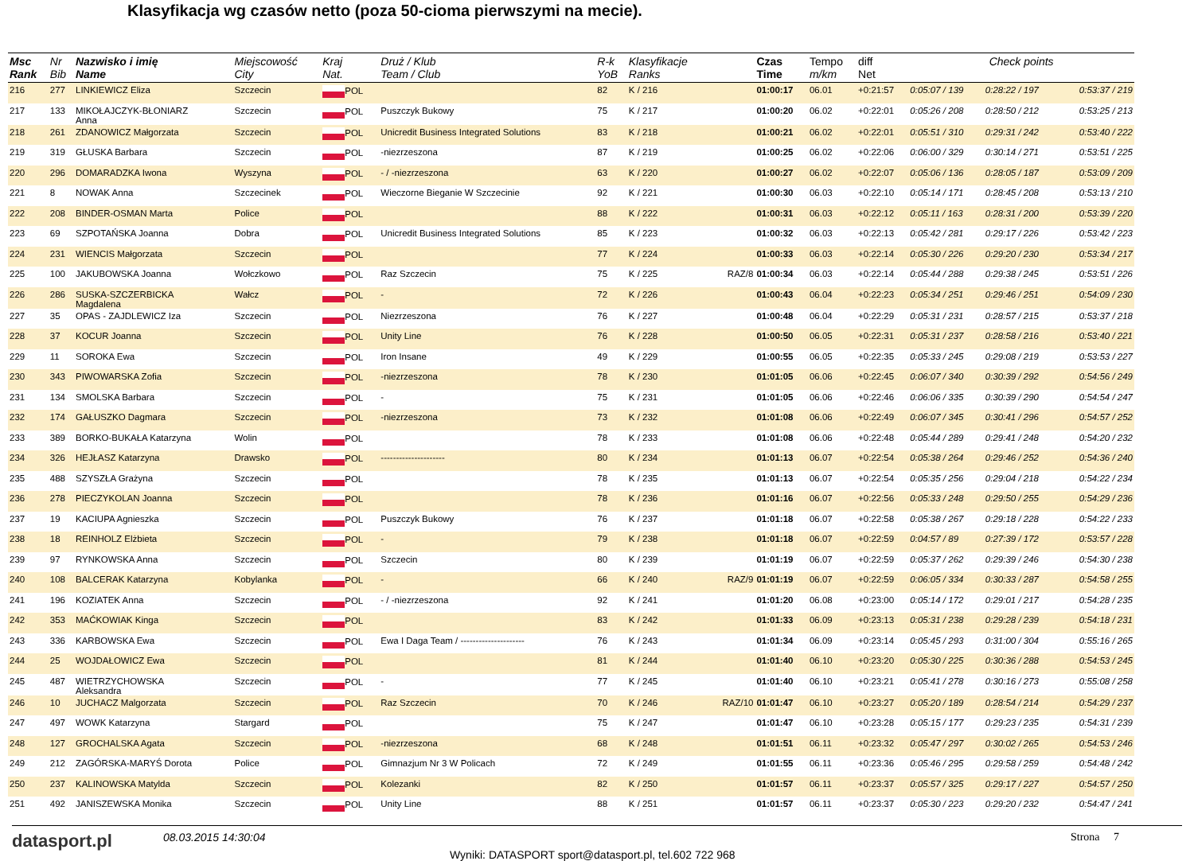Klasyfikacja wg czasów netto (poza 50-cioma pierwszymi na mecie).
| Msc Rank | Nr Bib | Nazwisko i imię Name | Miejscowość City | Kraj Nat. | Druż / Klub Team / Club | R-k YoB | Klasyfikacje Ranks | | Czas Time | Tempo m/km | diff Net | Check points | | |
| --- | --- | --- | --- | --- | --- | --- | --- | --- | --- | --- | --- | --- | --- | --- |
| 216 | 277 | LINKIEWICZ Eliza | Szczecin | POL | | 82 | K / 216 | | 01:00:17 | 06.01 | +0:21:57 | 0:05:07 / 139 | 0:28:22 / 197 | 0:53:37 / 219 |
| 217 | 133 | MIKOŁAJCZYK-BŁONIARZ Anna | Szczecin | POL | Puszczyk Bukowy | 75 | K / 217 | | 01:00:20 | 06.02 | +0:22:01 | 0:05:26 / 208 | 0:28:50 / 212 | 0:53:25 / 213 |
| 218 | 261 | ZDANOWICZ Małgorzata | Szczecin | POL | Unicredit Business Integrated Solutions | 83 | K / 218 | | 01:00:21 | 06.02 | +0:22:01 | 0:05:51 / 310 | 0:29:31 / 242 | 0:53:40 / 222 |
| 219 | 319 | GŁUSKA Barbara | Szczecin | POL | -niezrzeszona | 87 | K / 219 | | 01:00:25 | 06.02 | +0:22:06 | 0:06:00 / 329 | 0:30:14 / 271 | 0:53:51 / 225 |
| 220 | 296 | DOMARADZKA Iwona | Wyszyna | POL | - / -niezrzeszona | 63 | K / 220 | | 01:00:27 | 06.02 | +0:22:07 | 0:05:06 / 136 | 0:28:05 / 187 | 0:53:09 / 209 |
| 221 | 8 | NOWAK Anna | Szczecinek | POL | Wieczorne Bieganie W Szczecinie | 92 | K / 221 | | 01:00:30 | 06.03 | +0:22:10 | 0:05:14 / 171 | 0:28:45 / 208 | 0:53:13 / 210 |
| 222 | 208 | BINDER-OSMAN Marta | Police | POL | | 88 | K / 222 | | 01:00:31 | 06.03 | +0:22:12 | 0:05:11 / 163 | 0:28:31 / 200 | 0:53:39 / 220 |
| 223 | 69 | SZPOTAŃSKA Joanna | Dobra | POL | Unicredit Business Integrated Solutions | 85 | K / 223 | | 01:00:32 | 06.03 | +0:22:13 | 0:05:42 / 281 | 0:29:17 / 226 | 0:53:42 / 223 |
| 224 | 231 | WIENCIS Małgorzata | Szczecin | POL | | 77 | K / 224 | | 01:00:33 | 06.03 | +0:22:14 | 0:05:30 / 226 | 0:29:20 / 230 | 0:53:34 / 217 |
| 225 | 100 | JAKUBOWSKA Joanna | Wołczkowo | POL | Raz Szczecin | 75 | K / 225 | RAZ/8 | 01:00:34 | 06.03 | +0:22:14 | 0:05:44 / 288 | 0:29:38 / 245 | 0:53:51 / 226 |
| 226 | 286 | SUSKA-SZCZERBICKA Magdalena | Wałcz | POL | - | 72 | K / 226 | | 01:00:43 | 06.04 | +0:22:23 | 0:05:34 / 251 | 0:29:46 / 251 | 0:54:09 / 230 |
| 227 | 35 | OPAS - ZAJDLEWICZ Iza | Szczecin | POL | Niezrzeszona | 76 | K / 227 | | 01:00:48 | 06.04 | +0:22:29 | 0:05:31 / 231 | 0:28:57 / 215 | 0:53:37 / 218 |
| 228 | 37 | KOCUR Joanna | Szczecin | POL | Unity Line | 76 | K / 228 | | 01:00:50 | 06.05 | +0:22:31 | 0:05:31 / 237 | 0:28:58 / 216 | 0:53:40 / 221 |
| 229 | 11 | SOROKA Ewa | Szczecin | POL | Iron Insane | 49 | K / 229 | | 01:00:55 | 06.05 | +0:22:35 | 0:05:33 / 245 | 0:29:08 / 219 | 0:53:53 / 227 |
| 230 | 343 | PIWOWARSKA Zofia | Szczecin | POL | -niezrzeszona | 78 | K / 230 | | 01:01:05 | 06.06 | +0:22:45 | 0:06:07 / 340 | 0:30:39 / 292 | 0:54:56 / 249 |
| 231 | 134 | SMOLSKA Barbara | Szczecin | POL | - | 75 | K / 231 | | 01:01:05 | 06.06 | +0:22:46 | 0:06:06 / 335 | 0:30:39 / 290 | 0:54:54 / 247 |
| 232 | 174 | GAŁUSZKO Dagmara | Szczecin | POL | -niezrzeszona | 73 | K / 232 | | 01:01:08 | 06.06 | +0:22:49 | 0:06:07 / 345 | 0:30:41 / 296 | 0:54:57 / 252 |
| 233 | 389 | BORKO-BUKAŁA Katarzyna | Wolin | POL | | 78 | K / 233 | | 01:01:08 | 06.06 | +0:22:48 | 0:05:44 / 289 | 0:29:41 / 248 | 0:54:20 / 232 |
| 234 | 326 | HEJŁASZ Katarzyna | Drawsko | POL | --------------------- | 80 | K / 234 | | 01:01:13 | 06.07 | +0:22:54 | 0:05:38 / 264 | 0:29:46 / 252 | 0:54:36 / 240 |
| 235 | 488 | SZYSZŁA Grażyna | Szczecin | POL | | 78 | K / 235 | | 01:01:13 | 06.07 | +0:22:54 | 0:05:35 / 256 | 0:29:04 / 218 | 0:54:22 / 234 |
| 236 | 278 | PIECZYKOLAN Joanna | Szczecin | POL | | 78 | K / 236 | | 01:01:16 | 06.07 | +0:22:56 | 0:05:33 / 248 | 0:29:50 / 255 | 0:54:29 / 236 |
| 237 | 19 | KACIUPA Agnieszka | Szczecin | POL | Puszczyk Bukowy | 76 | K / 237 | | 01:01:18 | 06.07 | +0:22:58 | 0:05:38 / 267 | 0:29:18 / 228 | 0:54:22 / 233 |
| 238 | 18 | REINHOLZ Elżbieta | Szczecin | POL | - | 79 | K / 238 | | 01:01:18 | 06.07 | +0:22:59 | 0:04:57 / 89 | 0:27:39 / 172 | 0:53:57 / 228 |
| 239 | 97 | RYNKOWSKA Anna | Szczecin | POL | Szczecin | 80 | K / 239 | | 01:01:19 | 06.07 | +0:22:59 | 0:05:37 / 262 | 0:29:39 / 246 | 0:54:30 / 238 |
| 240 | 108 | BALCERAK Katarzyna | Kobylanka | POL | - | 66 | K / 240 | RAZ/9 | 01:01:19 | 06.07 | +0:22:59 | 0:06:05 / 334 | 0:30:33 / 287 | 0:54:58 / 255 |
| 241 | 196 | KOZIATEK Anna | Szczecin | POL | - / -niezrzeszona | 92 | K / 241 | | 01:01:20 | 06.08 | +0:23:00 | 0:05:14 / 172 | 0:29:01 / 217 | 0:54:28 / 235 |
| 242 | 353 | MAĆKOWIAK Kinga | Szczecin | POL | | 83 | K / 242 | | 01:01:33 | 06.09 | +0:23:13 | 0:05:31 / 238 | 0:29:28 / 239 | 0:54:18 / 231 |
| 243 | 336 | KARBOWSKA Ewa | Szczecin | POL | Ewa I Daga Team / --------------------- | 76 | K / 243 | | 01:01:34 | 06.09 | +0:23:14 | 0:05:45 / 293 | 0:31:00 / 304 | 0:55:16 / 265 |
| 244 | 25 | WOJDAŁOWICZ Ewa | Szczecin | POL | | 81 | K / 244 | | 01:01:40 | 06.10 | +0:23:20 | 0:05:30 / 225 | 0:30:36 / 288 | 0:54:53 / 245 |
| 245 | 487 | WIETRZYCHOWSKA Aleksandra | Szczecin | POL | - | 77 | K / 245 | | 01:01:40 | 06.10 | +0:23:21 | 0:05:41 / 278 | 0:30:16 / 273 | 0:55:08 / 258 |
| 246 | 10 | JUCHACZ Malgorzata | Szczecin | POL | Raz Szczecin | 70 | K / 246 | RAZ/10 | 01:01:47 | 06.10 | +0:23:27 | 0:05:20 / 189 | 0:28:54 / 214 | 0:54:29 / 237 |
| 247 | 497 | WOWK Katarzyna | Stargard | POL | | 75 | K / 247 | | 01:01:47 | 06.10 | +0:23:28 | 0:05:15 / 177 | 0:29:23 / 235 | 0:54:31 / 239 |
| 248 | 127 | GROCHALSKA Agata | Szczecin | POL | -niezrzeszona | 68 | K / 248 | | 01:01:51 | 06.11 | +0:23:32 | 0:05:47 / 297 | 0:30:02 / 265 | 0:54:53 / 246 |
| 249 | 212 | ZAGÓRSKA-MARYŚ Dorota | Police | POL | Gimnazjum Nr 3 W Policach | 72 | K / 249 | | 01:01:55 | 06.11 | +0:23:36 | 0:05:46 / 295 | 0:29:58 / 259 | 0:54:48 / 242 |
| 250 | 237 | KALINOWSKA Matylda | Szczecin | POL | Kolezanki | 82 | K / 250 | | 01:01:57 | 06.11 | +0:23:37 | 0:05:57 / 325 | 0:29:17 / 227 | 0:54:57 / 250 |
| 251 | 492 | JANISZEWSKA Monika | Szczecin | POL | Unity Line | 88 | K / 251 | | 01:01:57 | 06.11 | +0:23:37 | 0:05:30 / 223 | 0:29:20 / 232 | 0:54:47 / 241 |
datasport.pl
08.03.2015 14:30:04
Wyniki: DATASPORT sport@datasport.pl, tel.602 722 968
Strona 7